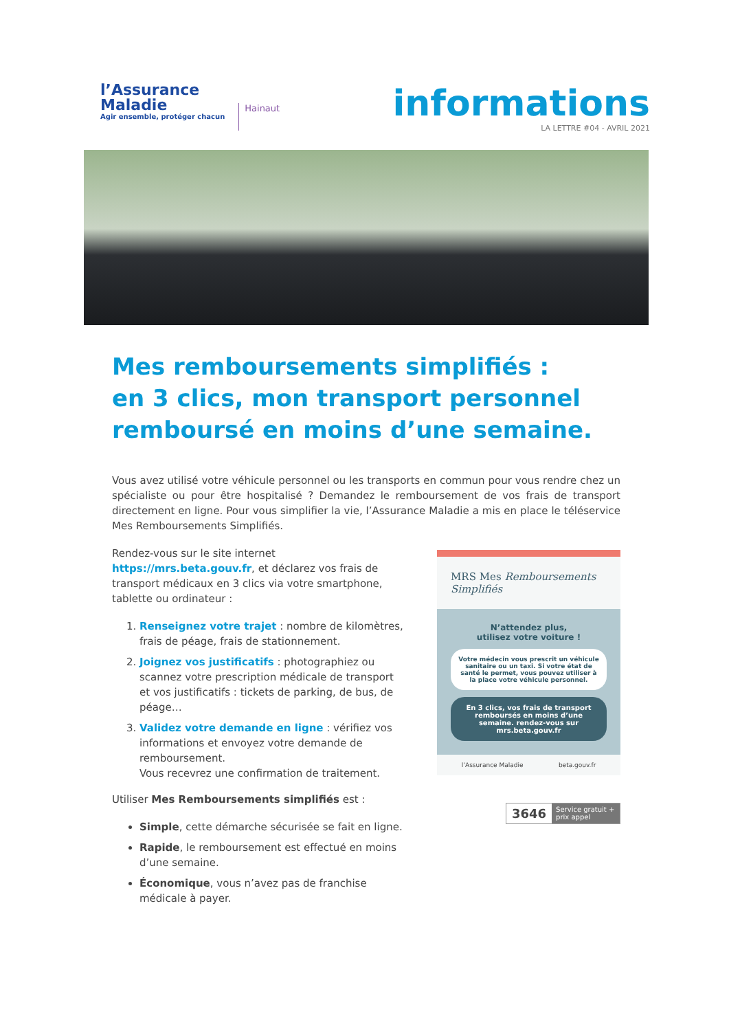l’Assurance
Maladie
Agir ensemble, protéger chacun
Hainaut
informations
LA LETTRE #04 - AVRIL 2021
Mes remboursements simplifiés :
en 3 clics, mon transport personnel
remboursé en moins d’une semaine.
Vous avez utilisé votre véhicule personnel ou les transports en commun pour vous rendre chez un spécialiste ou pour être hospitalisé ? Demandez le remboursement de vos frais de transport directement en ligne. Pour vous simplifier la vie, l’Assurance Maladie a mis en place le téléservice Mes Remboursements Simplifiés.
Rendez-vous sur le site internet https://mrs.beta.gouv.fr, et déclarez vos frais de transport médicaux en 3 clics via votre smartphone, tablette ou ordinateur :
1. Renseignez votre trajet : nombre de kilomètres, frais de péage, frais de stationnement.
2. Joignez vos justificatifs : photographiez ou scannez votre prescription médicale de transport et vos justificatifs : tickets de parking, de bus, de péage…
3. Validez votre demande en ligne : vérifiez vos informations et envoyez votre demande de remboursement.
Vous recevrez une confirmation de traitement.
Utiliser Mes Remboursements simplifiés est :
Simple, cette démarche sécurisée se fait en ligne.
Rapide, le remboursement est effectué en moins d’une semaine.
Économique, vous n’avez pas de franchise médicale à payer.
MRS Mes Remboursements Simplifiés
N’attendez plus,
utilisez votre voiture !
Votre médecin vous prescrit un véhicule sanitaire ou un taxi. Si votre état de santé le permet, vous pouvez utiliser à la place votre véhicule personnel.
En 3 clics, vos frais de transport remboursés en moins d’une semaine. rendez-vous sur mrs.beta.gouv.fr
l’Assurance Maladie beta.gouv.fr
3646 Service gratuit + prix appel